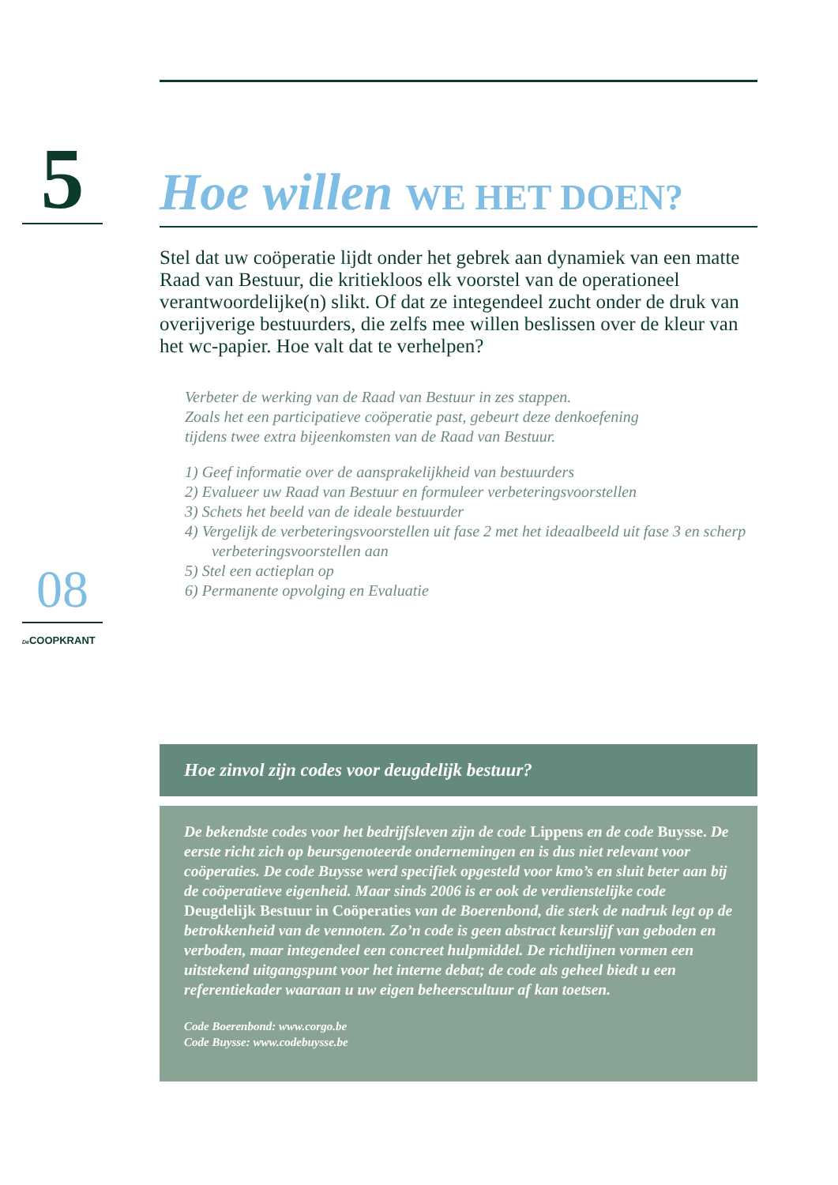5 Hoe willen WE HET DOEN?
Stel dat uw coöperatie lijdt onder het gebrek aan dynamiek van een matte Raad van Bestuur, die kritiekloos elk voorstel van de operationeel verantwoordelijke(n) slikt. Of dat ze integendeel zucht onder de druk van overijverige bestuurders, die zelfs mee willen beslissen over de kleur van het wc-papier. Hoe valt dat te verhelpen?
Verbeter de werking van de Raad van Bestuur in zes stappen.
Zoals het een participatieve coöperatie past, gebeurt deze denkoefening
tijdens twee extra bijeenkomsten van de Raad van Bestuur.
1) Geef informatie over de aansprakelijkheid van bestuurders
2) Evalueer uw Raad van Bestuur en formuleer verbeteringsvoorstellen
3) Schets het beeld van de ideale bestuurder
4) Vergelijk de verbeteringsvoorstellen uit fase 2 met het ideaalbeeld uit fase 3 en scherp verbeteringsvoorstellen aan
5) Stel een actieplan op
6) Permanente opvolging en Evaluatie
08
De COOPKRANT
Hoe zinvol zijn codes voor deugdelijk bestuur?
De bekendste codes voor het bedrijfsleven zijn de code Lippens en de code Buysse. De eerste richt zich op beursgenoteerde ondernemingen en is dus niet relevant voor coöperaties. De code Buysse werd specifiek opgesteld voor kmo’s en sluit beter aan bij de coöperatieve eigenheid. Maar sinds 2006 is er ook de verdienstelijke code Deugdelijk Bestuur in Coöperaties van de Boerenbond, die sterk de nadruk legt op de betrokkenheid van de vennoten. Zo’n code is geen abstract keurslijf van geboden en verboden, maar integendeel een concreet hulpmiddel. De richtlijnen vormen een uitstekend uitgangspunt voor het interne debat; de code als geheel biedt u een referentiekader waaraan u uw eigen beheerscultuur af kan toetsen.
Code Boerenbond: www.corgo.be
Code Buysse: www.codebuysse.be